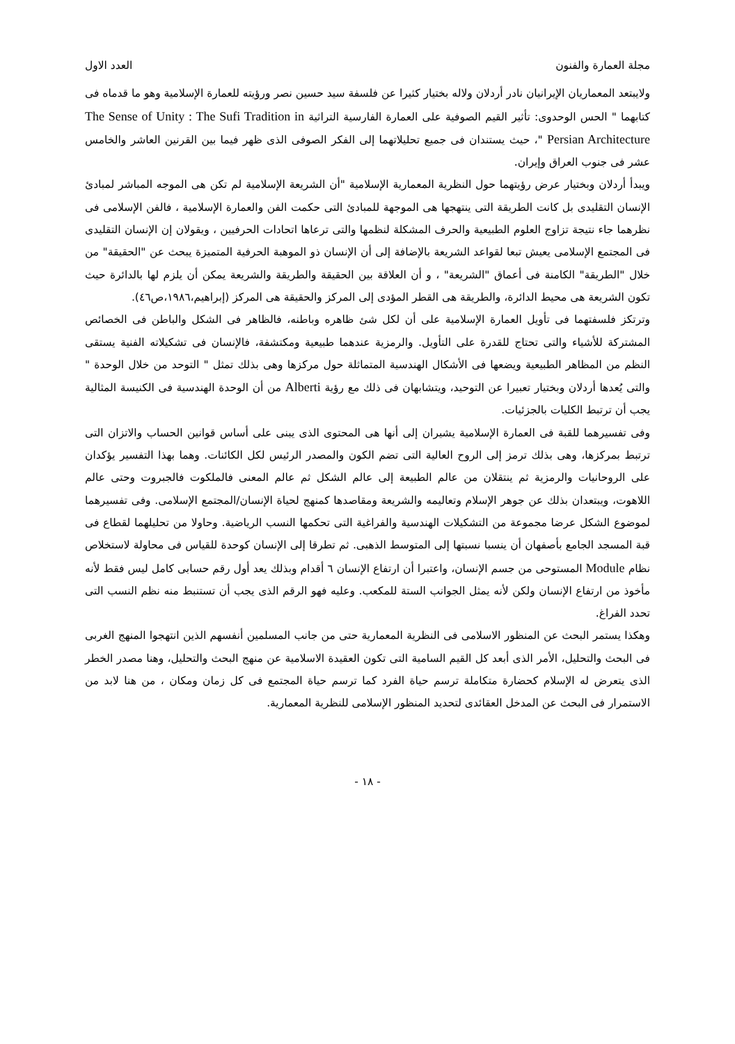مجلة العمارة والفنون العدد الاول
ولايبتعد المعماريان الإيرانيان نادر أردلان ولاله بختيار كثيرا عن فلسفة سيد حسين نصر ورؤيته للعمارة الإسلامية وهو ما قدماه فى كتابهما " الحس الوحدوى: تأثير القيم الصوفية على العمارة الفارسية التراثية The Sense of Unity : The Sufi Tradition in Persian Architecture "، حيث يستندان فى جميع تحليلاتهما إلى الفكر الصوفى الذى ظهر فيما بين القرنين العاشر والخامس عشر فى جنوب العراق وإيران.
ويبدأ أردلان وبختيار عرض رؤيتهما حول النظرية المعمارية الإسلامية "أن الشريعة الإسلامية لم تكن هى الموجه المباشر لمبادئ الإنسان التقليدى بل كانت الطريقة التى ينتهجها هى الموجهة للمبادئ التى حكمت الفن والعمارة الإسلامية ، فالفن الإسلامى فى نظرهما جاء نتيجة تزاوج العلوم الطبيعية والحرف المشكلة لنظمها والتى ترعاها اتحادات الحرفيين ، ويقولان إن الإنسان التقليدى فى المجتمع الإسلامى يعيش تبعا لقواعد الشريعة بالإضافة إلى أن الإنسان ذو الموهبة الحرفية المتميزة يبحث عن "الحقيقة" من خلال "الطريقة" الكامنة فى أعماق "الشريعة" ، و أن العلاقة بين الحقيقة والطريقة والشريعة يمكن أن يلزم لها بالدائرة حيث تكون الشريعة هى محيط الدائرة، والطريقة هى القطر المؤدى إلى المركز والحقيقة هى المركز (إبراهيم،١٩٨٦،ص٤٦).
وترتكز فلسفتهما فى تأويل العمارة الإسلامية على أن لكل شئ ظاهره وباطنه، فالظاهر فى الشكل والباطن فى الخصائص المشتركة للأشياء والتى تحتاج للقدرة على التأويل. والرمزية عندهما طبيعية ومكتشفة، فالإنسان فى تشكيلاته الفنية يستقى النظم من المظاهر الطبيعية ويضعها فى الأشكال الهندسية المتماثلة حول مركزها وهى بذلك تمثل " التوحد من خلال الوحدة " والتى يُعدها أردلان وبختيار تعبيرا عن التوحيد، ويتشابهان فى ذلك مع رؤية Alberti من أن الوحدة الهندسية فى الكنيسة المثالية يجب أن ترتبط الكليات بالجزئيات.
وفى تفسيرهما للقبة فى العمارة الإسلامية يشيران إلى أنها هى المحتوى الذى يبنى على أساس قوانين الحساب والاتزان التى ترتبط بمركزها، وهى بذلك ترمز إلى الروح العالية التى تضم الكون والمصدر الرئيس لكل الكائنات. وهما بهذا التفسير يؤكدان على الروحانيات والرمزية ثم ينتقلان من عالم الطبيعة إلى عالم الشكل ثم عالم المعنى فالملكوت فالجبروت وحتى عالم اللاهوت، ويبتعدان بذلك عن جوهر الإسلام وتعاليمه والشريعة ومقاصدها كمنهج لحياة الإنسان/المجتمع الإسلامى. وفى تفسيرهما لموضوع الشكل عرضا مجموعة من التشكيلات الهندسية والفراغية التى تحكمها النسب الرياضية. وحاولا من تحليلهما لقطاع فى قبة المسجد الجامع بأصفهان أن ينسبا نسبتها إلى المتوسط الذهبى. ثم تطرقا إلى الإنسان كوحدة للقياس فى محاولة لاستخلاص نظام Module المستوحى من جسم الإنسان، واعتبرا أن ارتفاع الإنسان ٦ أقدام وبذلك يعد أول رقم حسابى كامل ليس فقط لأنه مأخوذ من ارتفاع الإنسان ولكن لأنه يمثل الجوانب الستة للمكعب. وعليه فهو الرقم الذى يجب أن تستنبط منه نظم النسب التى تحدد الفراغ.
وهكذا يستمر البحث عن المنظور الاسلامى فى النظرية المعمارية حتى من جانب المسلمين أنفسهم الذين انتهجوا المنهج الغربى فى البحث والتحليل، الأمر الذى أبعد كل القيم السامية التى تكون العقيدة الاسلامية عن منهج البحث والتحليل، وهنا مصدر الخطر الذى يتعرض له الإسلام كحضارة متكاملة ترسم حياة الفرد كما ترسم حياة المجتمع فى كل زمان ومكان ، من هنا لابد من الاستمرار فى البحث عن المدخل العقائدى لتحديد المنظور الإسلامى للنظرية المعمارية.
- ١٨ -